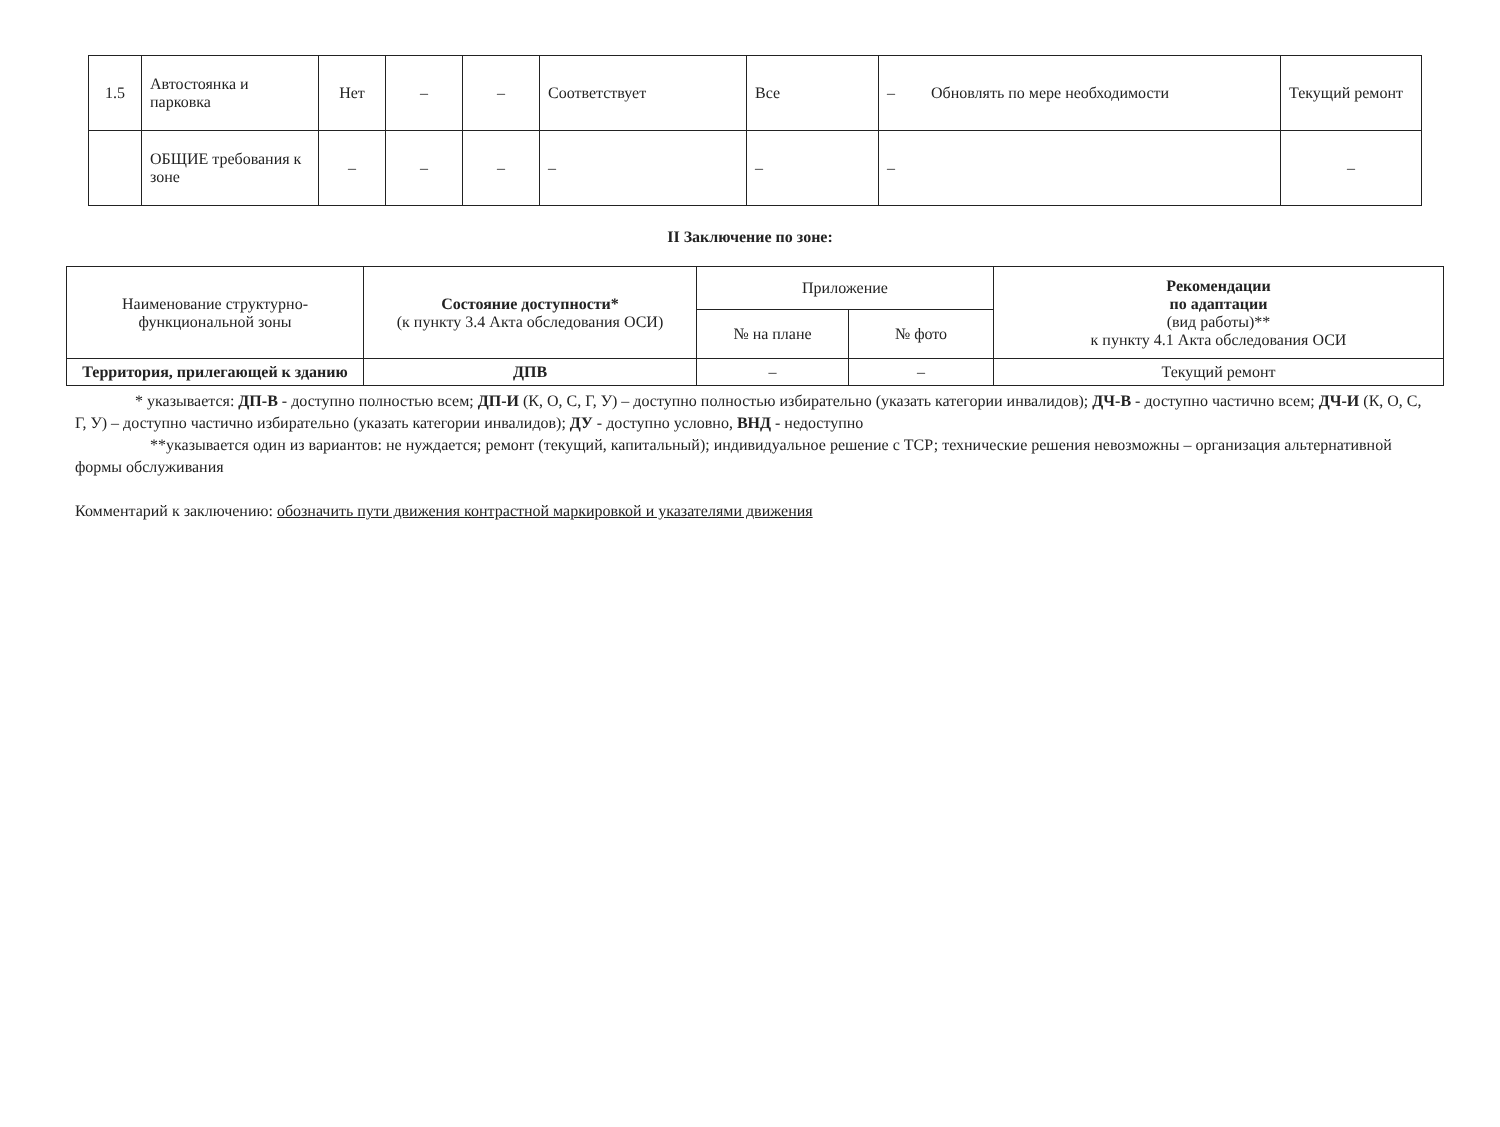| 1.5 | Автостоянка и парковка | Нет | – | – | Соответствует | Все | – Обновлять по мере необходимости | Текущий ремонт |
| | ОБЩИЕ требования к зоне | – | – | – | – | – | – | – |
II Заключение по зоне:
| Наименование структурно-функциональной зоны | Состояние доступности* (к пункту 3.4 Акта обследования ОСИ) | Приложение | | Рекомендации по адаптации (вид работы)** к пункту 4.1 Акта обследования ОСИ |
| --- | --- | --- | --- | --- |
| | | № на плане | № фото | |
| Территория, прилегающей к зданию | ДПВ | – | – | Текущий ремонт |
* указывается: ДП-В - доступно полностью всем; ДП-И (К, О, С, Г, У) – доступно полностью избирательно (указать категории инвалидов); ДЧ-В - доступно частично всем; ДЧ-И (К, О, С, Г, У) – доступно частично избирательно (указать категории инвалидов); ДУ - доступно условно, ВНД - недоступно
**указывается один из вариантов: не нуждается; ремонт (текущий, капитальный); индивидуальное решение с ТСР; технические решения невозможны – организация альтернативной формы обслуживания
Комментарий к заключению: обозначить пути движения контрастной маркировкой и указателями движения